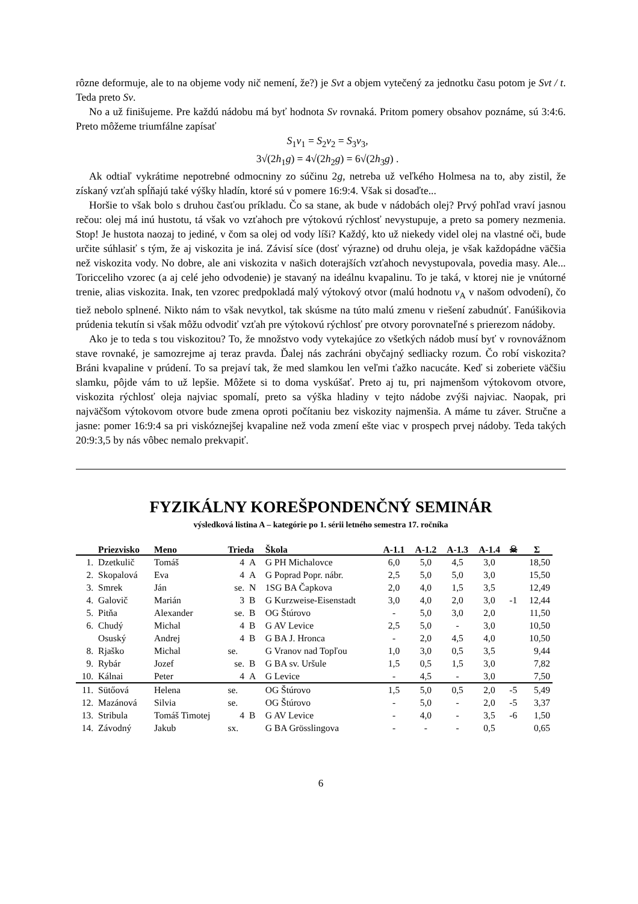rôzne deformuje, ale to na objeme vody nič nemení, že?) je Svt a objem vytečený za jednotku času potom je Svt / t. Teda preto Sv.
No a už finišujeme. Pre každú nádobu má byť hodnota Sv rovnaká. Pritom pomery obsahov poznáme, sú 3:4:6. Preto môžeme triumfálne zapísať
S<sub>1</sub>v<sub>1</sub> = S<sub>2</sub>v<sub>2</sub> = S<sub>3</sub>v<sub>3</sub>,
3√(2h<sub>1</sub>g) = 4√(2h<sub>2</sub>g) = 6√(2h<sub>3</sub>g) .
Ak odtiaľ vykrátime nepotrebné odmocniny zo súčinu 2g, netreba už veľkého Holmesa na to, aby zistil, že získaný vzťah spĺňajú také výšky hladín, ktoré sú v pomere 16:9:4. Však si dosaďte...
Horšie to však bolo s druhou časťou príkladu. Čo sa stane, ak bude v nádobách olej? Prvý pohľad vraví jasnou rečou: olej má inú hustotu, tá však vo vzťahoch pre výtokovú rýchlosť nevystupuje, a preto sa pomery nezmenia. Stop! Je hustota naozaj to jediné, v čom sa olej od vody líši? Každý, kto už niekedy videl olej na vlastné oči, bude určite súhlasiť s tým, že aj viskozita je iná. Závisí síce (dosť výrazne) od druhu oleja, je však každopádne väčšia než viskozita vody. No dobre, ale ani viskozita v našich doterajších vzťahoch nevystupovala, povedia masy. Ale... Toricceliho vzorec (a aj celé jeho odvodenie) je stavaný na ideálnu kvapalinu. To je taká, v ktorej nie je vnútorné trenie, alias viskozita. Inak, ten vzorec predpokladá malý výtokový otvor (malú hodnotu v<sub>A</sub> v našom odvodení), čo tiež nebolo splnené. Nikto nám to však nevytkol, tak skúsme na túto malú zmenu v riešení zabudnúť. Fanúšikovia prúdenia tekutín si však môžu odvodiť vzťah pre výtokovú rýchlosť pre otvory porovnateľné s prierezom nádoby.
Ako je to teda s tou viskozitou? To, že množstvo vody vytekajúce zo všetkých nádob musí byť v rovnovážnom stave rovnaké, je samozrejme aj teraz pravda. Ďalej nás zachráni obyčajný sedliacky rozum. Čo robí viskozita? Bráni kvapaline v prúdení. To sa prejaví tak, že med slamkou len veľmi ťažko nacucáte. Keď si zoberiete väčšiu slamku, pôjde vám to už lepšie. Môžete si to doma vyskúšať. Preto aj tu, pri najmenšom výtokovom otvore, viskozita rýchlosť oleja najviac spomalí, preto sa výška hladiny v tejto nádobe zvýši najviac. Naopak, pri najväčšom výtokovom otvore bude zmena oproti počítaniu bez viskozity najmenšia. A máme tu záver. Stručne a jasne: pomer 16:9:4 sa pri viskóznejšej kvapaline než voda zmení ešte viac v prospech prvej nádoby. Teda takých 20:9:3,5 by nás vôbec nemalo prekvapiť.
FYZIKÁLNY KOREŠPONDENČNÝ SEMINÁR
výsledková listina A – kategórie po 1. sérii letného semestra 17. ročníka
| | Priezvisko | Meno | Trieda | | Škola | A-1.1 | A-1.2 | A-1.3 | A-1.4 | ☠ | Σ |
| --- | --- | --- | --- | --- | --- | --- | --- | --- | --- | --- | --- |
| 1. | Dzetkulič | Tomáš | 4 | A | G PH Michalovce | 6,0 | 5,0 | 4,5 | 3,0 | | 18,50 |
| 2. | Skopalová | Eva | 4 | A | G Poprad Popr. nábr. | 2,5 | 5,0 | 5,0 | 3,0 | | 15,50 |
| 3. | Smrek | Ján | se. | N | 1SG BA Čapkova | 2,0 | 4,0 | 1,5 | 3,5 | | 12,49 |
| 4. | Galovič | Marián | 3 | B | G Kurzweise-Eisenstadt | 3,0 | 4,0 | 2,0 | 3,0 | -1 | 12,44 |
| 5. | Pitňa | Alexander | se. | B | OG Štúrovo | - | 5,0 | 3,0 | 2,0 | | 11,50 |
| 6. | Chudý | Michal | 4 | B | G AV Levice | 2,5 | 5,0 | - | 3,0 | | 10,50 |
| | Osuský | Andrej | 4 | B | G BA J. Hronca | - | 2,0 | 4,5 | 4,0 | | 10,50 |
| 8. | Rjaško | Michal | se. | | G Vranov nad Topľou | 1,0 | 3,0 | 0,5 | 3,5 | | 9,44 |
| 9. | Rybár | Jozef | se. | B | G BA sv. Uršule | 1,5 | 0,5 | 1,5 | 3,0 | | 7,82 |
| 10. | Kálnai | Peter | 4 | A | G Levice | - | 4,5 | - | 3,0 | | 7,50 |
| 11. | Sütőová | Helena | se. | | OG Štúrovo | 1,5 | 5,0 | 0,5 | 2,0 | -5 | 5,49 |
| 12. | Mazánová | Silvia | se. | | OG Štúrovo | - | 5,0 | - | 2,0 | -5 | 3,37 |
| 13. | Stribula | Tomáš Timotej | 4 | B | G AV Levice | - | 4,0 | - | 3,5 | -6 | 1,50 |
| 14. | Závodný | Jakub | sx. | | G BA Grösslingova | - | - | - | 0,5 | | 0,65 |
6